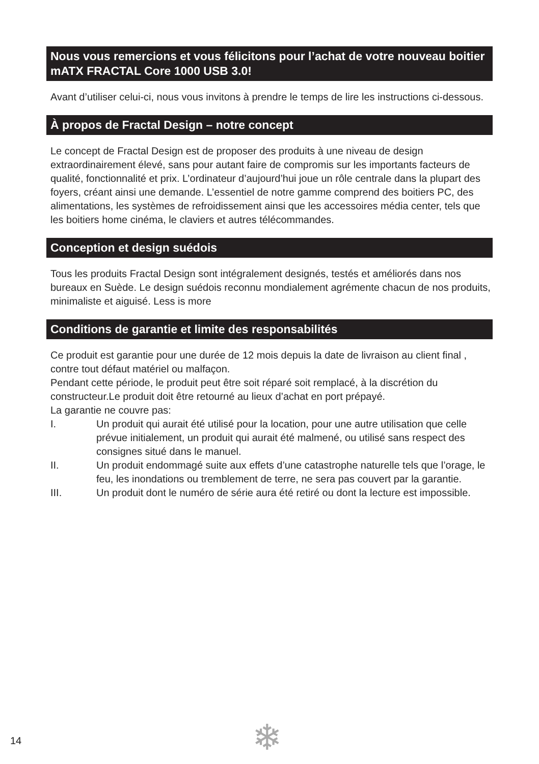Nous vous remercions et vous félicitons pour l’achat de votre nouveau boitier mATX FRACTAL Core 1000 USB 3.0!
Avant d’utiliser celui-ci, nous vous invitons à prendre le temps de lire les instructions ci-dessous.
À propos de Fractal Design – notre concept
Le concept de Fractal Design est de proposer des produits à une niveau de design extraordinairement élevé, sans pour autant faire de compromis sur les importants facteurs de qualité, fonctionnalité et prix. L’ordinateur d’aujourd’hui joue un rôle centrale dans la plupart des foyers, créant ainsi une demande. L’essentiel de notre gamme comprend des boitiers PC, des alimentations, les systèmes de refroidissement ainsi que les accessoires média center, tels que les boitiers home cinéma, le claviers et autres télécommandes.
Conception et design suédois
Tous les produits Fractal Design sont intégralement designés, testés et améliorés dans nos bureaux en Suède. Le design suédois reconnu mondialement agrémente chacun de nos produits, minimaliste et aiguisé. Less is more
Conditions de garantie et limite des responsabilités
Ce produit est garantie pour une durée de 12 mois depuis la date de livraison au client final , contre tout défaut matériel ou malfaçon.
Pendant cette période, le produit peut être soit réparé soit remplacé, à la discrétion du constructeur.Le produit doit être retourné au lieux d’achat en port prépayé.
La garantie ne couvre pas:
I. Un produit qui aurait été utilisé pour la location, pour une autre utilisation que celle prévue initialement, un produit qui aurait été malmené, ou utilisé sans respect des consignes situé dans le manuel.
II. Un produit endommagé suite aux effets d’une catastrophe naturelle tels que l’orage, le feu, les inondations ou tremblement de terre, ne sera pas couvert par la garantie.
III. Un produit dont le numéro de série aura été retiré ou dont la lecture est impossible.
14 ❄